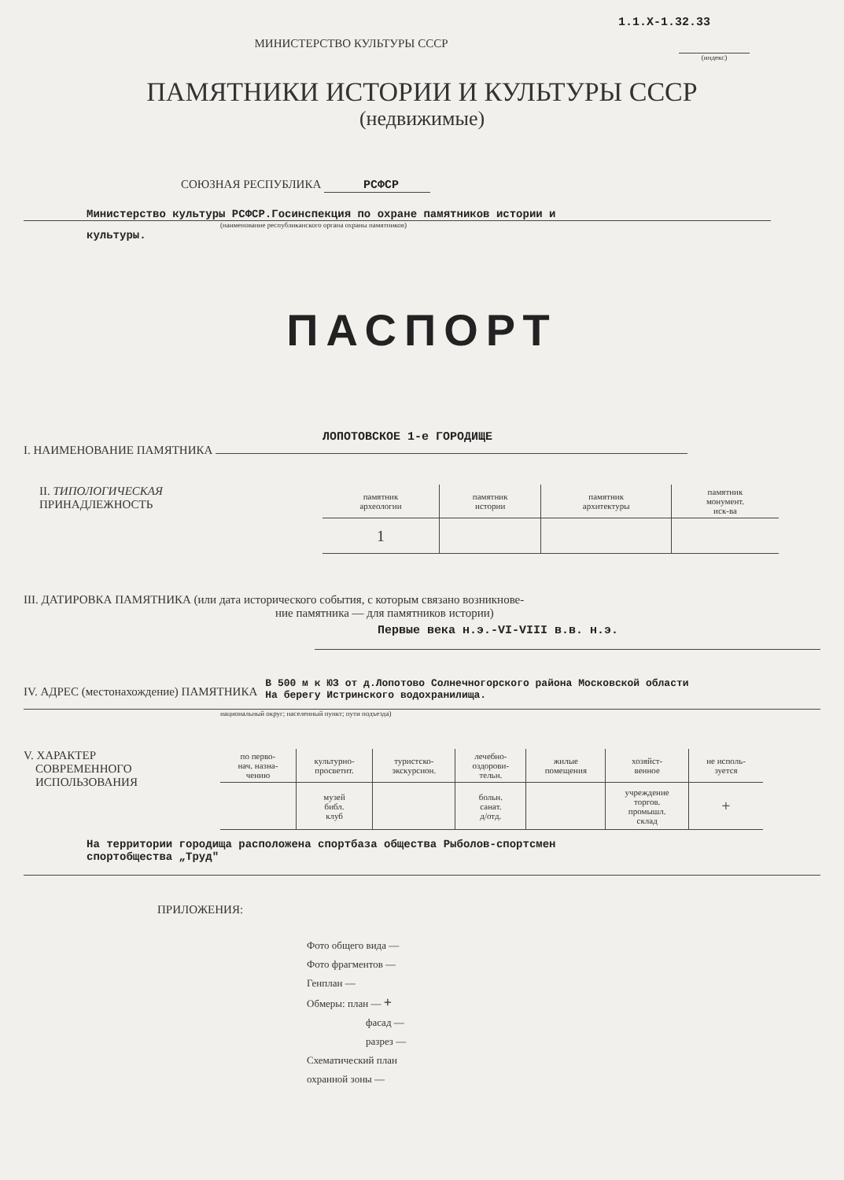1.1.X-1.32.33
МИНИСТЕРСТВО КУЛЬТУРЫ СССР
(индекс)
ПАМЯТНИКИ ИСТОРИИ И КУЛЬТУРЫ СССР
(недвижимые)
СОЮЗНАЯ РЕСПУБЛИКА РСФСР
Министерство культуры РСФСР.Госинспекция по охране памятников истории и
(наименование республиканского органа охраны памятников)
культуры.
ПАСПОРТ
ЛОПОТОВСКОЕ 1-е ГОРОДИЩЕ
I. НАИМЕНОВАНИЕ ПАМЯТНИКА
II. ТИПОЛОГИЧЕСКАЯ
ПРИНАДЛЕЖНОСТЬ
| памятник археологии | памятник истории | памятник архитектуры | памятник монумент. иск-ва |
| --- | --- | --- | --- |
| 1 | | | |
III. ДАТИРОВКА ПАМЯТНИКА (или дата исторического события, с которым связано возникнове-
ние памятника — для памятников истории)
Первые века н.э.-VI-VIII в.в. н.э.
IV. АДРЕС (местонахождение) ПАМЯТНИКА
В 500 м к ЮЗ от д.Лопотово Солнечногорского района Московской области
На берегу Истринского водохранилища.
национальный округ; населенный пункт; пути подъезда)
V. ХАРАКТЕР
СОВРЕМЕННОГО
ИСПОЛЬЗОВАНИЯ
| по перво- нач. назна- чению | культурно- просветит. | туристско- экскурсион. | лечебно- оздорови- тельн. | жилые помещения | хозяйст- венное | не исполь- зуется |
| --- | --- | --- | --- | --- | --- | --- |
| | музей библ. клуб | | больн. санат. д/отд. | | учреждение торгов. промышл. склад | + |
На территории городища расположена спортбаза общества Рыболов-спортсмен
спортобщества „Труд"
ПРИЛОЖЕНИЯ:
Фото общего вида —
Фото фрагментов —
Генплан —
Обмеры: план — +
фасад —
разрез —
Схематический план
охранной зоны —